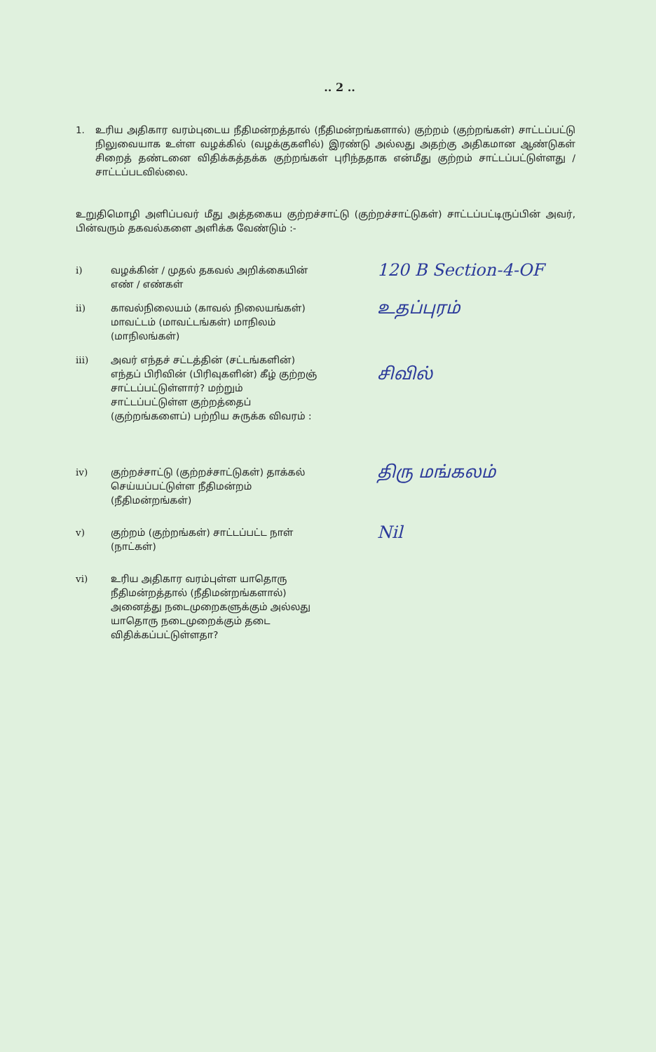.. 2 ..
1. உரிய அதிகார வரம்புடைய நீதிமன்றத்தால் (நீதிமன்றங்களால்) குற்றம் (குற்றங்கள்) சாட்டப்பட்டு நிலுவையாக உள்ள வழக்கில் (வழக்குகளில்) இரண்டு அல்லது அதற்கு அதிகமான ஆண்டுகள் சிறைத் தண்டனை விதிக்கத்தக்க குற்றங்கள் புரிந்ததாக என்மீது குற்றம் சாட்டப்பட்டுள்ளது / சாட்டப்படவில்லை.
உறுதிமொழி அளிப்பவர் மீது அத்தகைய குற்றச்சாட்டு (குற்றச்சாட்டுகள்) சாட்டப்பட்டிருப்பின் அவர், பின்வரும் தகவல்களை அளிக்க வேண்டும் :-
i) வழக்கின் / முதல் தகவல் அறிக்கையின் எண் / எண்கள்
120 B Section-4-OF
ii) காவல்நிலையம் (காவல் நிலையங்கள்) மாவட்டம் (மாவட்டங்கள்) மாநிலம் (மாநிலங்கள்)
உதப்புரம்
iii) அவர் எந்தச் சட்டத்தின் (சட்டங்களின்) எந்தப் பிரிவின் (பிரிவுகளின்) கீழ் குற்றஞ் சாட்டப்பட்டுள்ளார்? மற்றும் சாட்டப்பட்டுள்ள குற்றத்தைப் (குற்றங்களைப்) பற்றிய சுருக்க விவரம் :
சிவில்
iv) குற்றச்சாட்டு (குற்றச்சாட்டுகள்) தாக்கல் செய்யப்பட்டுள்ள நீதிமன்றம் (நீதிமன்றங்கள்)
திரு மங்கலம்
v) குற்றம் (குற்றங்கள்) சாட்டப்பட்ட நாள் (நாட்கள்)
Nil
vi) உரிய அதிகார வரம்புள்ள யாதொரு நீதிமன்றத்தால் (நீதிமன்றங்களால்) அனைத்து நடைமுறைகளுக்கும் அல்லது யாதொரு நடைமுறைக்கும் தடை விதிக்கப்பட்டுள்ளதா?